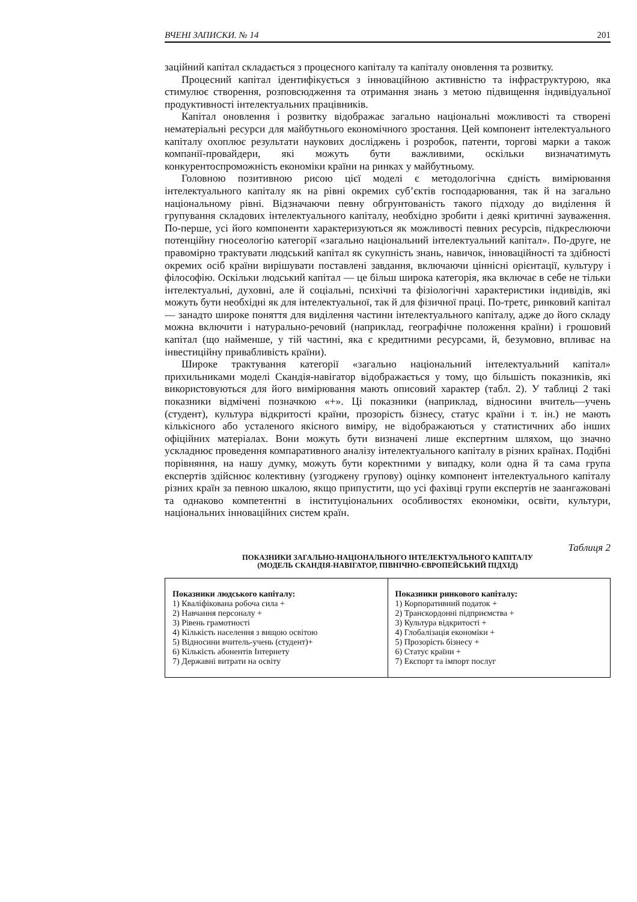ВЧЕНІ ЗАПИСКИ. № 14 201
заційний капітал складається з процесного капіталу та капіталу оновлення та розвитку.
Процесний капітал ідентифікується з інноваційною активністю та інфраструктурою, яка стимулює створення, розповсюдження та отримання знань з метою підвищення індивідуальної продуктивності інтелектуальних працівників.
Капітал оновлення і розвитку відображає загально національні можливості та створені нематеріальні ресурси для майбутнього економічного зростання. Цей компонент інтелектуального капіталу охоплює результати наукових досліджень і розробок, патенти, торгові марки а також компанії-провайдери, які можуть бути важливими, оскільки визначатимуть конкурентоспроможність економіки країни на ринках у майбутньому.
Головною позитивною рисою цієї моделі є методологічна єдність вимірювання інтелектуального капіталу як на рівні окремих суб’єктів господарювання, так й на загально національному рівні. Відзначаючи певну обгрунтованість такого підходу до виділення й групування складових інтелектуального капіталу, необхідно зробити і деякі критичні зауваження. По-перше, усі його компоненти характеризуються як можливості певних ресурсів, підкреслюючи потенційну гносеологію категорії «загально національний інтелектуальний капітал». По-друге, не правомірно трактувати людський капітал як сукупність знань, навичок, інноваційності та здібності окремих осіб країни вирішувати поставлені завдання, включаючи ціннісні орієнтації, культуру і філософію. Оскільки людський капітал — це більш широка категорія, яка включає в себе не тільки інтелектуальні, духовні, але й соціальні, психічні та фізіологічні характеристики індивідів, які можуть бути необхідні як для інтелектуальної, так й для фізичної праці. По-третє, ринковий капітал — занадто широке поняття для виділення частини інтелектуального капіталу, адже до його складу можна включити і натурально-речовий (наприклад, географічне положення країни) і грошовий капітал (що найменше, у тій частині, яка є кредитними ресурсами, й, безумовно, впливає на інвестиційну привабливість країни).
Широке трактування категорії «загально національний інтелектуальний капітал» прихильниками моделі Скандія-навігатор відображається у тому, що більшість показників, які використовуються для його вимірювання мають описовий характер (табл. 2). У таблиці 2 такі показники відмічені позначкою «+». Ці показники (наприклад, відносини вчитель—учень (студент), культура відкритості країни, прозорість бізнесу, статус країни і т. ін.) не мають кількісного або усталеного якісного виміру, не відображаються у статистичних або інших офіційних матеріалах. Вони можуть бути визначені лише експертним шляхом, що значно ускладнює проведення компаративного аналізу інтелектуального капіталу в різних країнах. Подібні порівняння, на нашу думку, можуть бути коректними у випадку, коли одна й та сама група експертів здійснює колективну (узгоджену групову) оцінку компонент інтелектуального капіталу різних країн за певною шкалою, якщо припустити, що усі фахівці групи експертів не заангажовані та однаково компетентні в інституціональних особливостях економіки, освіти, культури, національних інноваційних систем країн.
Таблиця 2
ПОКАЗНИКИ ЗАГАЛЬНО-НАЦІОНАЛЬНОГО ІНТЕЛЕКТУАЛЬНОГО КАПІТАЛУ
(МОДЕЛЬ СКАНДІЯ-НАВІГАТОР, ПІВНІЧНО-ЄВРОПЕЙСЬКИЙ ПІДХІД)
| Показники людського капіталу: 1) Кваліфікована робоча сила + 2) Навчання персоналу + 3) Рівень грамотності 4) Кількість населення з вищою освітою 5) Відносини вчитель-учень (студент)+ 6) Кількість абонентів Інтернету 7) Державні витрати на освіту | Показники ринкового капіталу: 1) Корпоративний податок + 2) Транскордонні підприємства + 3) Культура відкритості + 4) Глобалізація економіки + 5) Прозорість бізнесу + 6) Статус країни + 7) Експорт та імпорт послуг |